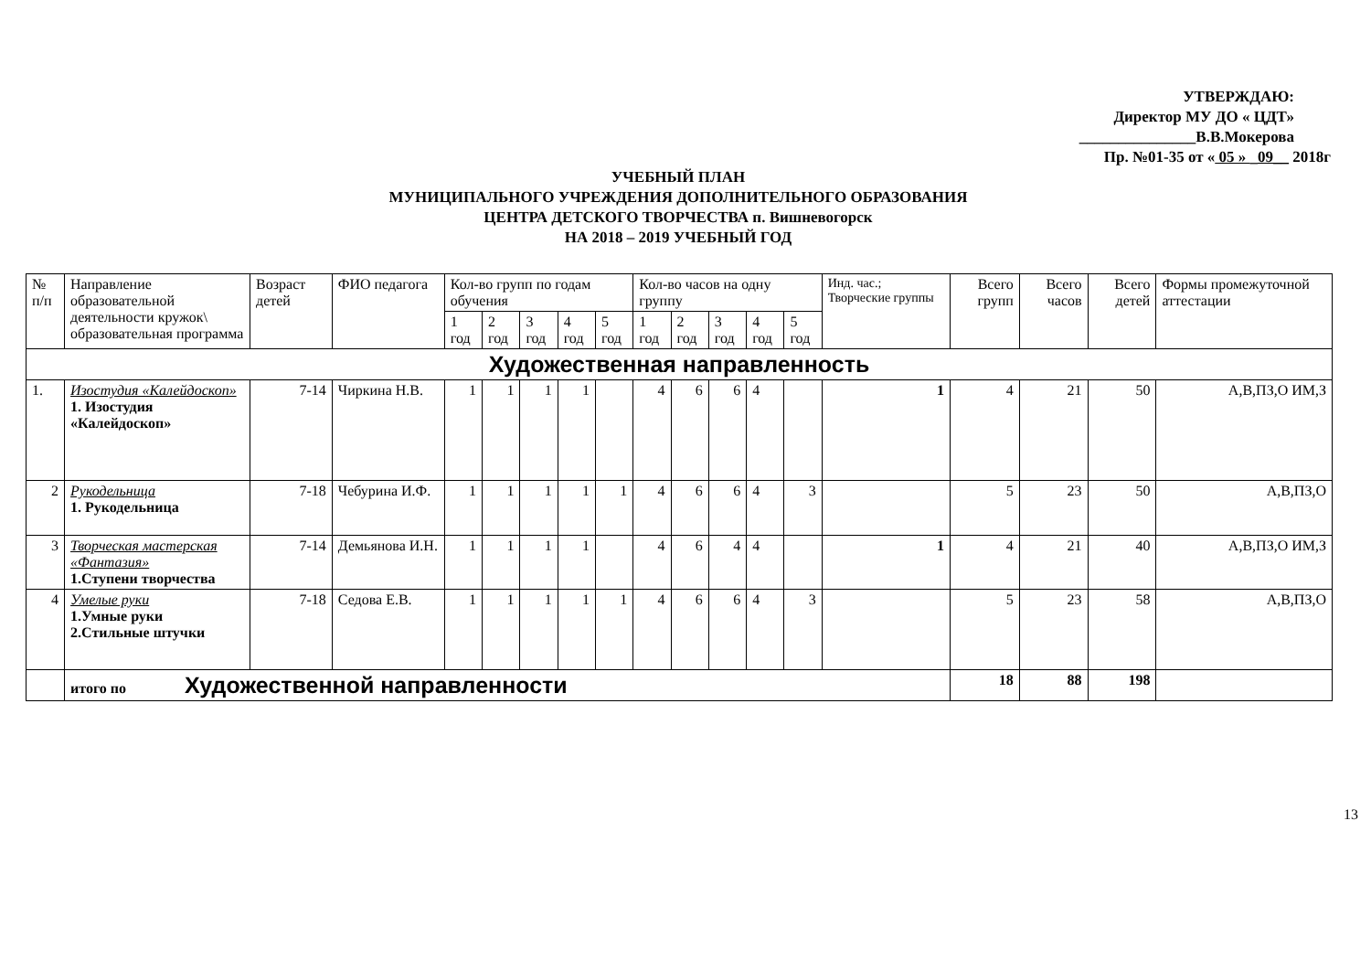УТВЕРЖДАЮ:
Директор МУ ДО « ЦДТ»
_______________В.В.Мокерова
Пр. №01-35 от « 05 » _09__ 2018г
УЧЕБНЫЙ ПЛАН
МУНИЦИПАЛЬНОГО УЧРЕЖДЕНИЯ ДОПОЛНИТЕЛЬНОГО ОБРАЗОВАНИЯ
ЦЕНТРА ДЕТСКОГО ТВОРЧЕСТВА п. Вишневогорск
НА 2018 – 2019 УЧЕБНЫЙ ГОД
| № п/п | Направление образовательной деятельности кружок\ образовательная программа | Возраст детей | ФИО педагога | Кол-во групп по годам обучения | | | | | Кол-во часов на одну группу | | | | | Инд. час.; Творческие группы | Всего групп | Всего часов | Всего детей | Формы промежуточной аттестации |
| --- | --- | --- | --- | --- | --- | --- | --- | --- | --- | --- | --- | --- | --- | --- | --- | --- | --- | --- |
| | | | | 1 год | 2 год | 3 год | 4 год | 5 год | 1 год | 2 год | 3 год | 4 год | 5 год | | | | | |
| Художественная направленность | | | | | | | | | | | | | | | | | | |
| 1. | Изостудия «Калейдоскоп» 1. Изостудия «Калейдоскоп» | 7-14 | Чиркина Н.В. | 1 | 1 | 1 | 1 | | 4 | 6 | 6 | 4 | | 1 | 4 | 21 | 50 | А,В,ПЗ,О ИМ,З |
| 2 | Рукодельница 1. Рукодельница | 7-18 | Чебурина И.Ф. | 1 | 1 | 1 | 1 | 1 | 4 | 6 | 6 | 4 | 3 | | 5 | 23 | 50 | А,В,ПЗ,О |
| 3 | Творческая мастерская «Фантазия» 1.Ступени творчества | 7-14 | Демьянова И.Н. | 1 | 1 | 1 | 1 | | 4 | 6 | 4 | 4 | | 1 | 4 | 21 | 40 | А,В,ПЗ,О ИМ,З |
| 4 | Умелые руки 1.Умные руки 2.Стильные штучки | 7-18 | Седова Е.В. | 1 | 1 | 1 | 1 | 1 | 4 | 6 | 6 | 4 | 3 | | 5 | 23 | 58 | А,В,ПЗ,О |
| | итого по Художественной направленности | | | | | | | | | | | | | | 18 | 88 | 198 | |
13